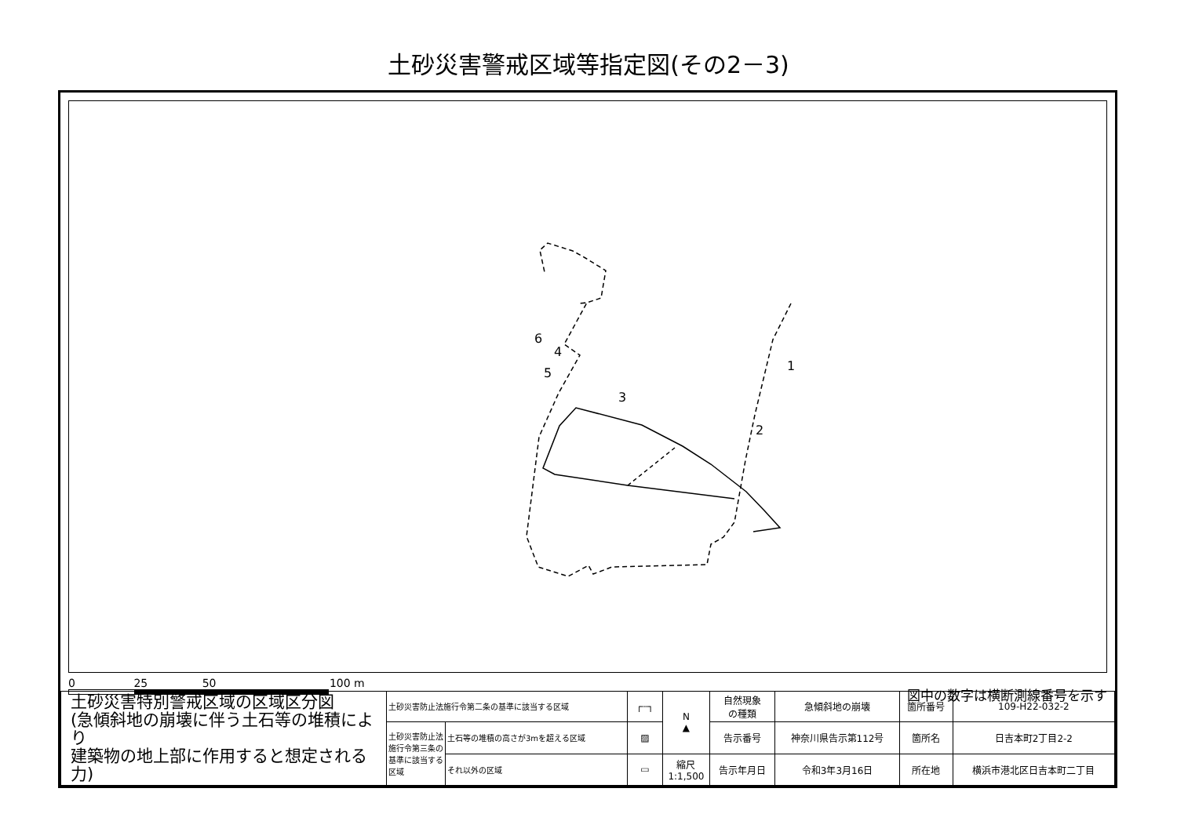土砂災害警戒区域等指定図(その2－3)
1
2
3
4
5
6
0 25 50 100 m
図中の数字は横断測線番号を示す
| 土砂災害特別警戒区域の区域区分図 (急傾斜地の崩壊に伴う土石等の堆積により 建築物の地上部に作用すると想定される力) | 土砂災害防止法施行令第二条の基準に該当する区域 | | ┌┄┐ | N ▲ | 自然現象 の種類 | 急傾斜地の崩壊 | 箇所番号 | 109-H22-032-2 |
| | 土砂災害防止法施行令第三条の基準に該当する区域 | 土石等の堆積の高さが3mを超える区域 | ▨ | | 告示番号 | 神奈川県告示第112号 | 箇所名 | 日吉本町2丁目2-2 |
| | | それ以外の区域 | ▭ | 縮尺 1:1,500 | 告示年月日 | 令和3年3月16日 | 所在地 | 横浜市港北区日吉本町二丁目 |